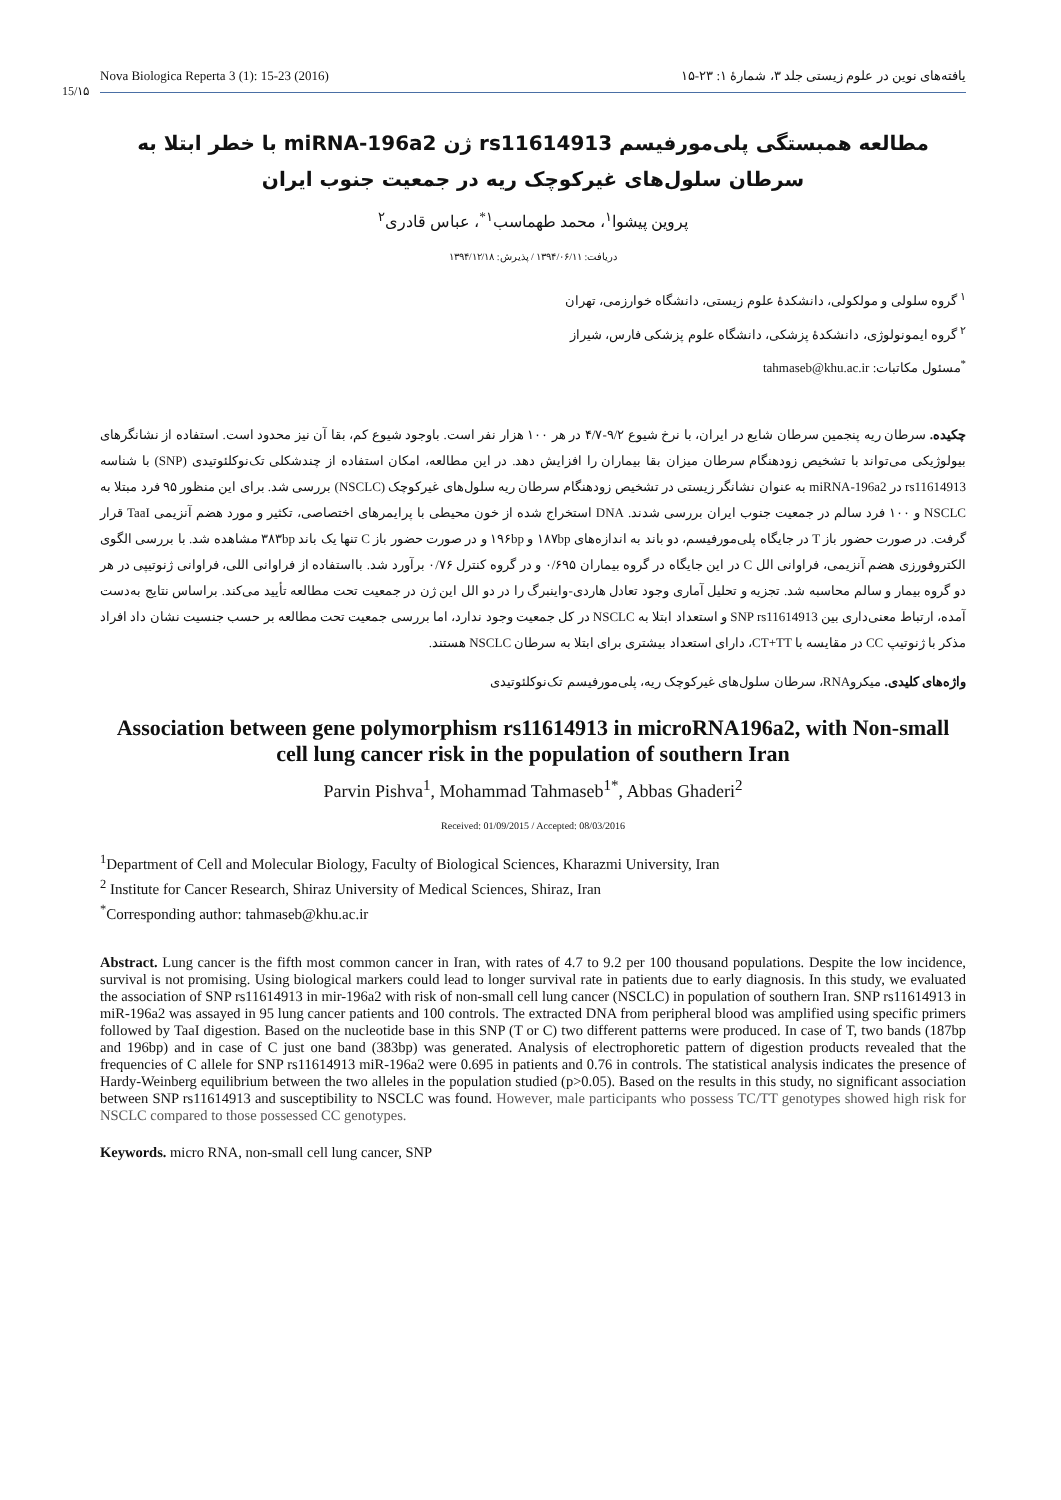Nova Biologica Reperta 3 (1): 15-23 (2016) یافته‌های نوین در علوم زیستی جلد ۳، شمارهٔ ۱: ۲۳-۱۵
15/۱۵
مطالعه همبستگی پلی‌مورفیسم rs11614913 ژن miRNA-196a2 با خطر ابتلا به سرطان سلول‌های غیرکوچک ریه در جمعیت جنوب ایران
پروین پیشوا<sup>۱</sup>، محمد طهماسب<sup>۱*</sup>، عباس قادری<sup>۲</sup>
دریافت: ۱۳۹۴/۰۶/۱۱ / پذیرش: ۱۳۹۴/۱۲/۱۸
<sup>۱</sup> گروه سلولی و مولکولی، دانشکدهٔ علوم زیستی، دانشگاه خوارزمی، تهران
<sup>۲</sup> گروه ایمونولوژی، دانشکدهٔ پزشکی، دانشگاه علوم پزشکی فارس، شیراز
<sup>*</sup> مسئول مکاتبات: tahmaseb@khu.ac.ir
چکیده. سرطان ریه پنجمین سرطان شایع در ایران، با نرخ شیوع ۹/۲-۴/۷ در هر ۱۰۰ هزار نفر است. باوجود شیوع کم، بقا آن نیز محدود است. استفاده از نشانگرهای بیولوژیکی می‌تواند با تشخیص زودهنگام سرطان میزان بقا بیماران را افزایش دهد. در این مطالعه، امکان استفاده از چندشکلی تک‌نوکلئوتیدی (SNP) با شناسه rs11614913 در miRNA-196a2 به عنوان نشانگر زیستی در تشخیص زودهنگام سرطان ریه سلول‌های غیرکوچک (NSCLC) بررسی شد. برای این منظور ۹۵ فرد مبتلا به NSCLC و ۱۰۰ فرد سالم در جمعیت جنوب ایران بررسی شدند. DNA استخراج شده از خون محیطی با پرایمرهای اختصاصی، تکثیر و مورد هضم آنزیمی TaaI قرار گرفت. در صورت حضور باز T در جایگاه پلی‌مورفیسم، دو باند به اندازه‌های ۱۸۷bp و ۱۹۶bp و در صورت حضور باز C تنها یک باند ۳۸۳bp مشاهده شد. با بررسی الگوی الکتروفورزی هضم آنزیمی، فراوانی الل C در این جایگاه در گروه بیماران ۰/۶۹۵ و در گروه کنترل ۰/۷۶ برآورد شد. بااستفاده از فراوانی اللی، فراوانی ژنوتیپی در هر دو گروه بیمار و سالم محاسبه شد. تجزیه و تحلیل آماری وجود تعادل هاردی-واینبرگ را در دو الل این ژن در جمعیت تحت مطالعه تأیید می‌کند. براساس نتایج به‌دست آمده، ارتباط معنی‌داری بین SNP rs11614913 و استعداد ابتلا به NSCLC در کل جمعیت وجود ندارد، اما بررسی جمعیت تحت مطالعه بر حسب جنسیت نشان داد افراد مذکر با ژنوتیپ CC در مقایسه با CT+TT، دارای استعداد بیشتری برای ابتلا به سرطان NSCLC هستند.
واژه‌های کلیدی. میکروRNA، سرطان سلول‌های غیرکوچک ریه، پلی‌مورفیسم تک‌نوکلئوتیدی
Association between gene polymorphism rs11614913 in microRNA196a2, with Non-small cell lung cancer risk in the population of southern Iran
Parvin Pishva<sup>1</sup>, Mohammad Tahmaseb<sup>1*</sup>, Abbas Ghaderi<sup>2</sup>
Received: 01/09/2015 / Accepted: 08/03/2016
<sup>1</sup> Department of Cell and Molecular Biology, Faculty of Biological Sciences, Kharazmi University, Iran
<sup>2</sup> Institute for Cancer Research, Shiraz University of Medical Sciences, Shiraz, Iran
<sup>*</sup> Corresponding author: tahmaseb@khu.ac.ir
Abstract. Lung cancer is the fifth most common cancer in Iran, with rates of 4.7 to 9.2 per 100 thousand populations. Despite the low incidence, survival is not promising. Using biological markers could lead to longer survival rate in patients due to early diagnosis. In this study, we evaluated the association of SNP rs11614913 in mir-196a2 with risk of non-small cell lung cancer (NSCLC) in population of southern Iran. SNP rs11614913 in miR-196a2 was assayed in 95 lung cancer patients and 100 controls. The extracted DNA from peripheral blood was amplified using specific primers followed by TaaI digestion. Based on the nucleotide base in this SNP (T or C) two different patterns were produced. In case of T, two bands (187bp and 196bp) and in case of C just one band (383bp) was generated. Analysis of electrophoretic pattern of digestion products revealed that the frequencies of C allele for SNP rs11614913 miR-196a2 were 0.695 in patients and 0.76 in controls. The statistical analysis indicates the presence of Hardy-Weinberg equilibrium between the two alleles in the population studied (p>0.05). Based on the results in this study, no significant association between SNP rs11614913 and susceptibility to NSCLC was found. However, male participants who possess TC/TT genotypes showed high risk for NSCLC compared to those possessed CC genotypes.
Keywords. micro RNA, non-small cell lung cancer, SNP